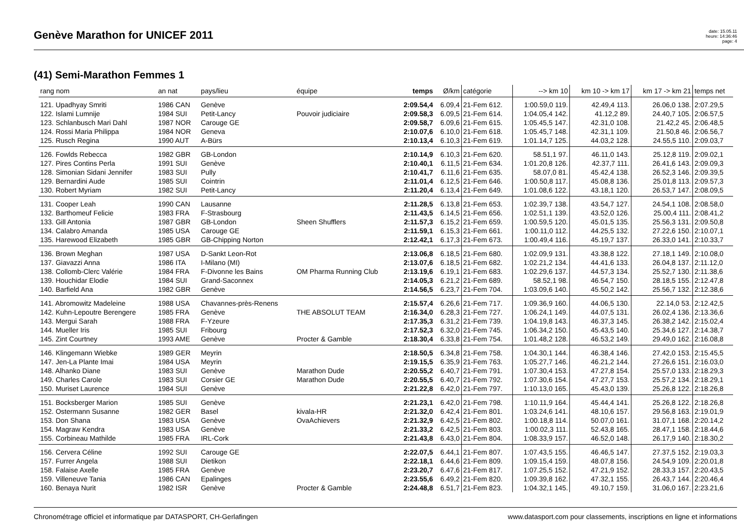Genève Marathon for UNICEF 2011
date: 15.05.11
heure: 14:36:46
page: 4
(41) Semi-Marathon Femmes 1
| rang nom | an nat | pays/lieu | équipe | temps | Ø/km | catégorie | --> km 10 | km 10 -> km 17 | km 17 -> km 21 | temps net |
| --- | --- | --- | --- | --- | --- | --- | --- | --- | --- | --- |
| 121. Upadhyay Smriti | 1986 CAN | Genève | | 2:09.54,4 | 6.09,4 | 21-Fem 612. | 1:00.59,0 119. | 42.49,4 113. | 26.06,0 138. | 2:07.29,5 |
| 122. Islami Lumnije | 1984 SUI | Petit-Lancy | Pouvoir judiciaire | 2:09.58,3 | 6.09,5 | 21-Fem 614. | 1:04.05,4 142. | 41.12,2 89. | 24.40,7 105. | 2:06.57,5 |
| 123. Schlanbusch Mari Dahl | 1987 NOR | Carouge GE | | 2:09.58,7 | 6.09,6 | 21-Fem 615. | 1:05.45,5 147. | 42.31,0 108. | 21.42,2 45. | 2:06.48,5 |
| 124. Rossi Maria Philippa | 1984 NOR | Geneva | | 2:10.07,6 | 6.10,0 | 21-Fem 618. | 1:05.45,7 148. | 42.31,1 109. | 21.50,8 46. | 2:06.56,7 |
| 125. Rusch Regina | 1990 AUT | A-Bürs | | 2:10.13,4 | 6.10,3 | 21-Fem 619. | 1:01.14,7 125. | 44.03,2 128. | 24.55,5 110. | 2:09.03,7 |
| 126. Fowlds Rebecca | 1982 GBR | GB-London | | 2:10.14,9 | 6.10,3 | 21-Fem 620. | 58.51,1 97. | 46.11,0 143. | 25.12,8 119. | 2:09.02,1 |
| 127. Pires Contins Perla | 1991 SUI | Genève | | 2:10.40,1 | 6.11,5 | 21-Fem 634. | 1:01.20,8 126. | 42.37,7 111. | 26.41,6 143. | 2:09.09,3 |
| 128. Simonian Sidani Jennifer | 1983 SUI | Pully | | 2:10.41,7 | 6.11,6 | 21-Fem 635. | 58.07,0 81. | 45.42,4 138. | 26.52,3 146. | 2:09.39,5 |
| 129. Bernardini Aude | 1985 SUI | Cointrin | | 2:11.01,4 | 6.12,5 | 21-Fem 646. | 1:00.50,8 117. | 45.08,8 136. | 25.01,8 113. | 2:09.57,3 |
| 130. Robert Myriam | 1982 SUI | Petit-Lancy | | 2:11.20,4 | 6.13,4 | 21-Fem 649. | 1:01.08,6 122. | 43.18,1 120. | 26.53,7 147. | 2:08.09,5 |
| 131. Cooper Leah | 1990 CAN | Lausanne | | 2:11.28,5 | 6.13,8 | 21-Fem 653. | 1:02.39,7 138. | 43.54,7 127. | 24.54,1 108. | 2:08.58,0 |
| 132. Barthomeuf Felicie | 1983 FRA | F-Strasbourg | | 2:11.43,5 | 6.14,5 | 21-Fem 656. | 1:02.51,1 139. | 43.52,0 126. | 25.00,4 111. | 2:08.41,2 |
| 133. Gill Antonia | 1987 GBR | GB-London | Sheen Shufflers | 2:11.57,3 | 6.15,2 | 21-Fem 659. | 1:00.59,5 120. | 45.01,5 135. | 25.56,3 131. | 2:09.50,8 |
| 134. Calabro Amanda | 1985 USA | Carouge GE | | 2:11.59,1 | 6.15,3 | 21-Fem 661. | 1:00.11,0 112. | 44.25,5 132. | 27.22,6 150. | 2:10.07,1 |
| 135. Harewood Elizabeth | 1985 GBR | GB-Chipping Norton | | 2:12.42,1 | 6.17,3 | 21-Fem 673. | 1:00.49,4 116. | 45.19,7 137. | 26.33,0 141. | 2:10.33,7 |
| 136. Brown Meghan | 1987 USA | D-Sankt Leon-Rot | | 2:13.06,8 | 6.18,5 | 21-Fem 680. | 1:02.09,9 131. | 43.38,8 122. | 27.18,1 149. | 2:10.08,0 |
| 137. Giavazzi Anna | 1986 ITA | I-Milano (MI) | | 2:13.07,6 | 6.18,5 | 21-Fem 682. | 1:02.21,2 134. | 44.41,6 133. | 26.04,8 137. | 2:11.12,0 |
| 138. Collomb-Clerc Valérie | 1984 FRA | F-Divonne les Bains | OM Pharma Running Club | 2:13.19,6 | 6.19,1 | 21-Fem 683. | 1:02.29,6 137. | 44.57,3 134. | 25.52,7 130. | 2:11.38,6 |
| 139. Houchidar Elodie | 1984 SUI | Grand-Saconnex | | 2:14.05,3 | 6.21,2 | 21-Fem 689. | 58.52,1 98. | 46.54,7 150. | 28.18,5 155. | 2:12.47,8 |
| 140. Barfield Ana | 1982 GBR | Genève | | 2:14.56,5 | 6.23,7 | 21-Fem 704. | 1:03.09,6 140. | 45.50,2 142. | 25.56,7 132. | 2:12.38,6 |
| 141. Abromowitz Madeleine | 1988 USA | Chavannes-près-Renens | | 2:15.57,4 | 6.26,6 | 21-Fem 717. | 1:09.36,9 160. | 44.06,5 130. | 22.14,0 53. | 2:12.42,5 |
| 142. Kuhn-Lepoutre Berengere | 1985 FRA | Genève | THE ABSOLUT TEAM | 2:16.34,0 | 6.28,3 | 21-Fem 727. | 1:06.24,1 149. | 44.07,5 131. | 26.02,4 136. | 2:13.36,6 |
| 143. Mergui Sarah | 1988 FRA | F-Yzeure | | 2:17.35,3 | 6.31,2 | 21-Fem 739. | 1:04.19,8 143. | 46.37,3 145. | 26.38,2 142. | 2:15.02,4 |
| 144. Mueller Iris | 1985 SUI | Fribourg | | 2:17.52,3 | 6.32,0 | 21-Fem 745. | 1:06.34,2 150. | 45.43,5 140. | 25.34,6 127. | 2:14.38,7 |
| 145. Zint Courtney | 1993 AME | Genève | Procter & Gamble | 2:18.30,4 | 6.33,8 | 21-Fem 754. | 1:01.48,2 128. | 46.53,2 149. | 29.49,0 162. | 2:16.08,8 |
| 146. Klingemann Wiebke | 1989 GER | Meyrin | | 2:18.50,5 | 6.34,8 | 21-Fem 758. | 1:04.30,1 144. | 46.38,4 146. | 27.42,0 153. | 2:15.45,5 |
| 147. Jen-La Plante Imai | 1984 USA | Meyrin | | 2:19.15,5 | 6.35,9 | 21-Fem 763. | 1:05.27,7 146. | 46.21,2 144. | 27.26,6 151. | 2:16.03,0 |
| 148. Alhanko Diane | 1983 SUI | Genève | Marathon Dude | 2:20.55,2 | 6.40,7 | 21-Fem 791. | 1:07.30,4 153. | 47.27,8 154. | 25.57,0 133. | 2:18.29,3 |
| 149. Charles Carole | 1983 SUI | Corsier GE | Marathon Dude | 2:20.55,5 | 6.40,7 | 21-Fem 792. | 1:07.30,6 154. | 47.27,7 153. | 25.57,2 134. | 2:18.29,1 |
| 150. Muriset Laurence | 1984 SUI | Genève | | 2:21.22,8 | 6.42,0 | 21-Fem 797. | 1:10.13,0 165. | 45.43,0 139. | 25.26,8 122. | 2:18.26,8 |
| 151. Bocksberger Marion | 1985 SUI | Genève | | 2:21.23,1 | 6.42,0 | 21-Fem 798. | 1:10.11,9 164. | 45.44,4 141. | 25.26,8 122. | 2:18.26,8 |
| 152. Ostermann Susanne | 1982 GER | Basel | kivala-HR | 2:21.32,0 | 6.42,4 | 21-Fem 801. | 1:03.24,6 141. | 48.10,6 157. | 29.56,8 163. | 2:19.01,9 |
| 153. Don Shana | 1983 USA | Genève | OvaAchievers | 2:21.32,9 | 6.42,5 | 21-Fem 802. | 1:00.18,8 114. | 50.07,0 161. | 31.07,1 168. | 2:20.14,2 |
| 154. Magraw Kendra | 1983 USA | Genève | | 2:21.33,2 | 6.42,5 | 21-Fem 803. | 1:00.02,3 111. | 52.43,8 165. | 28.47,1 158. | 2:18.44,6 |
| 155. Corbineau Mathilde | 1985 FRA | IRL-Cork | | 2:21.43,8 | 6.43,0 | 21-Fem 804. | 1:08.33,9 157. | 46.52,0 148. | 26.17,9 140. | 2:18.30,2 |
| 156. Cervera Céline | 1992 SUI | Carouge GE | | 2:22.07,5 | 6.44,1 | 21-Fem 807. | 1:07.43,5 155. | 46.46,5 147. | 27.37,5 152. | 2:19.03,3 |
| 157. Furrer Angela | 1988 SUI | Dietikon | | 2:22.18,1 | 6.44,6 | 21-Fem 809. | 1:09.15,4 159. | 48.07,8 156. | 24.54,9 109. | 2:20.01,8 |
| 158. Falaise Axelle | 1985 FRA | Genève | | 2:23.20,7 | 6.47,6 | 21-Fem 817. | 1:07.25,5 152. | 47.21,9 152. | 28.33,3 157. | 2:20.43,5 |
| 159. Villeneuve Tania | 1986 CAN | Epalinges | | 2:23.55,6 | 6.49,2 | 21-Fem 820. | 1:09.39,8 162. | 47.32,1 155. | 26.43,7 144. | 2:20.46,4 |
| 160. Benaya Nurit | 1982 ISR | Genève | Procter & Gamble | 2:24.48,8 | 6.51,7 | 21-Fem 823. | 1:04.32,1 145. | 49.10,7 159. | 31.06,0 167. | 2:23.21,6 |
Chronométrage officiel et informatique par DATASPORT, CH-Gerlafingen www.datasport.com pour classements, inscriptions en ligne et informations